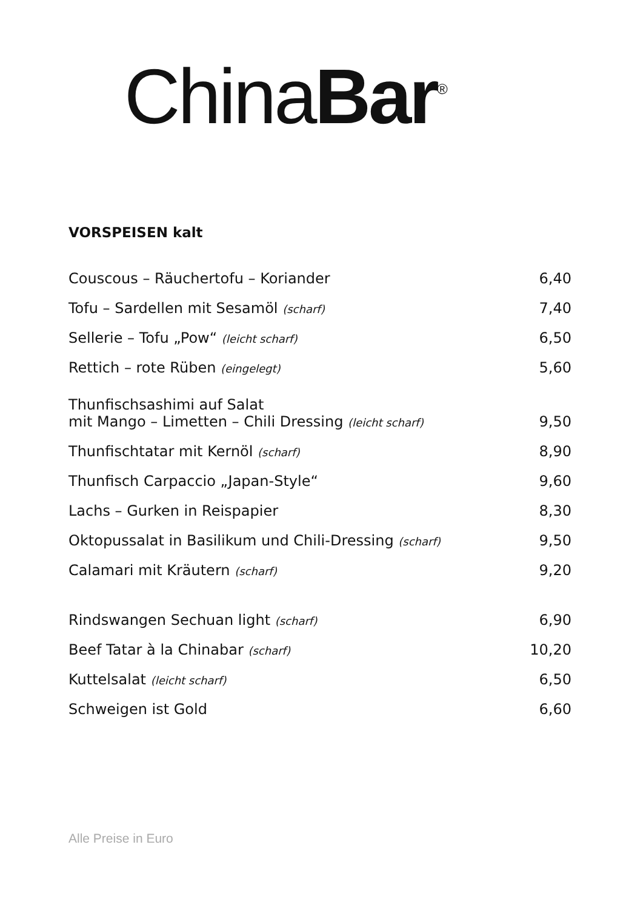China Bar<sup>®</sup>
VORSPEISEN kalt
| Couscous – Räuchertofu – Koriander | 6,40 |
| Tofu – Sardellen mit Sesamöl (scharf) | 7,40 |
| Sellerie – Tofu „Pow“ (leicht scharf) | 6,50 |
| Rettich – rote Rüben (eingelegt) | 5,60 |
| Thunfischsashimi auf Salat mit Mango – Limetten – Chili Dressing (leicht scharf) | 9,50 |
| Thunfischtatar mit Kernöl (scharf) | 8,90 |
| Thunfisch Carpaccio „Japan-Style“ | 9,60 |
| Lachs – Gurken in Reispapier | 8,30 |
| Oktopussalat in Basilikum und Chili-Dressing (scharf) | 9,50 |
| Calamari mit Kräutern (scharf) | 9,20 |
| Rindswangen Sechuan light (scharf) | 6,90 |
| Beef Tatar à la Chinabar (scharf) | 10,20 |
| Kuttelsalat (leicht scharf) | 6,50 |
| Schweigen ist Gold | 6,60 |
Alle Preise in Euro